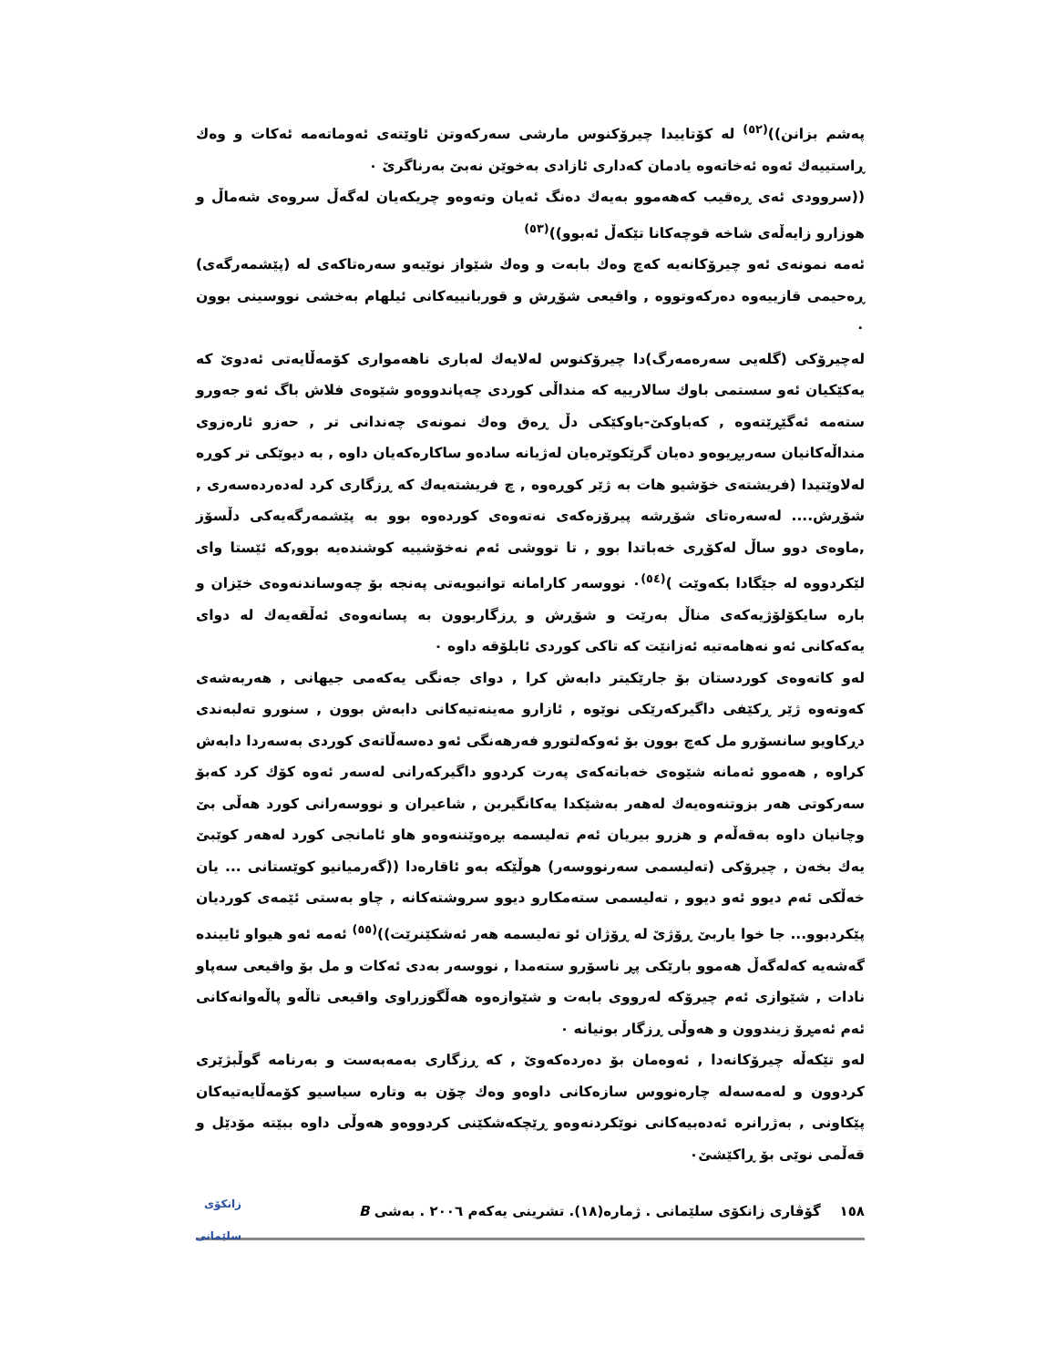پەشم بزانن))<sup>(٥٢)</sup> لە کۆتاییدا چیرۆکنوس مارشی سەرکەوتن ئاوێتەی ئەوماتەمە ئەکات و وەك ڕاستییەك ئەوە ئەخاتەوە یادمان کەداری ئازادی بەخوێن نەبێ بەرناگرێ ٠
((سروودی ئەی ڕەقیب کەهەموو بەیەك دەنگ ئەیان وتەوەو چریکەیان لەگەڵ سروەی شەماڵ و هوزارو زایەڵەی شاخە قوچەکانا تێکەڵ ئەبوو))<sup>(٥٣)</sup>
ئەمە نمونەی ئەو چیرۆکانەیە کەچ وەك بابەت و وەك شێواز نوێیەو سەرەتاکەی لە (پێشمەرگەی) ڕەحیمی قازییەوە دەرکەوتووە , واقیعی شۆڕش و قوربانییەکانی ئیلهام بەخشی نووسینی بوون ٠
لەچیرۆکی (گلەیی سەرەمەرگ)دا چیرۆکنوس لەلایەك لەباری ناهەمواری کۆمەڵایەتی ئەدوێ کە یەکێکیان ئەو سستمی باوك سالارییە کە منداڵی کوردی چەپاندووەو شێوەی فلاش باگ ئەو جەورو ستەمە ئەگێڕێتەوە , کەباوکێ-باوکێکی دڵ ڕەق وەك نمونەی چەندانی تر , حەزو ئارەزوی منداڵەکانیان سەربڕیوەو دەیان گرێکوێرەیان لەژیانە سادەو ساکارەکەیان داوە , بە دیوێکی تر کوڕە لەلاوێتیدا (فریشتەی خۆشیو هات بە ژێر کوڕەوە , چ فریشتەیەك کە ڕزگاری کرد لەدەردەسەری , شۆڕش.... لەسەرەتای شۆڕشە پیرۆزەکەی نەتەوەی کوردەوە بوو بە پێشمەرگەیەکی دڵسۆز ,ماوەی دوو ساڵ لەکۆڕی خەباتدا بوو , تا تووشی ئەم نەخۆشییە کوشندەیە بوو,کە ئێستا وای لێکردووە لە جێگادا بکەوێت )<sup>(٥٤)</sup>٠ نووسەر کارامانە توانیویەتی پەنجە بۆ چەوساندنەوەی خێزان و بارە سایکۆلۆژیەکەی مناڵ بەرێت و شۆڕش و ڕزگاربوون بە پسانەوەی ئەڵقەیەك لە دوای یەکەکانی ئەو نەهامەتیە ئەزانێت کە تاکی کوردی ئابلۆقە داوە ٠
لەو کاتەوەی کوردستان بۆ جارێکیتر دابەش کرا , دوای جەنگی یەکەمی جیهانی , هەربەشەی کەوتەوە ژێر ڕکێفی داگیرکەرێکی نوێوە , ئازارو مەینەتیەکانی دابەش بوون , سنورو تەلبەندی دڕکاویو سانسۆرو مل کەچ بوون بۆ ئەوکەلتورو فەرهەنگی ئەو دەسەڵاتەی کوردی بەسەردا دابەش کراوە , هەموو ئەمانە شێوەی خەباتەکەی پەرت کردوو داگیرکەرانی لەسەر ئەوە کۆك کرد کەبۆ سەرکوتی هەر بزوتنەوەیەك لەهەر بەشێکدا یەکانگیربن , شاعیران و نووسەرانی کورد هەڵی بێ وچانیان داوە بەقەڵەم و هزرو بیریان ئەم تەلیسمە بڕەوێننەوەو هاو ئامانجی کورد لەهەر کوێبێ یەك بخەن , چیرۆکی (تەلیسمی سەرنووسەر) هوڵێکە بەو ئاقارەدا ((گەرمیانیو کوێستانی ... یان خەڵکی ئەم دیوو ئەو دیوو , تەلیسمی ستەمکارو دیوو سروشتەکانە , چاو بەستی ئێمەی کوردیان پێکردبوو... جا خوا یاربێ ڕۆژێ لە ڕۆژان ئو تەلیسمە هەر ئەشکێنرێت))<sup>(٥٥)</sup> ئەمە ئەو هیواو ئاییندە گەشەیە کەلەگەڵ هەموو بارێکی پڕ ناسۆرو ستەمدا , نووسەر بەدی ئەکات و مل بۆ واقیعی سەپاو نادات , شێوازی ئەم چیرۆکە لەرووی بابەت و شێوازەوە هەڵگوزراوی واقیعی تاڵەو پاڵەوانەکانی ئەم ئەمڕۆ زیندوون و هەوڵی ڕزگار بونیانە ٠
لەو تێکەڵە چیرۆکانەدا , ئەوەمان بۆ دەردەکەوێ , کە ڕزگاری بەمەبەست و بەرنامە گوڵبژێری کردوون و لەمەسەلە چارەنووس سازەکانی داوەو وەك چۆن بە وتارە سیاسیو کۆمەڵایەتیەکان پێکاونی , بەژرانرە ئەدەبیەکانی نوێکردنەوەو ڕێچکەشکێنی کردووەو هەوڵی داوە ببێتە مۆدێل و قەڵمی نوێی بۆ ڕاکێشێ٠
١٥٨ گۆڤاری زانکۆی سلێمانی . ژمارە(١٨). تشرینی یەکەم ٢٠٠٦ . بەشی B زانکۆی سلێمانی